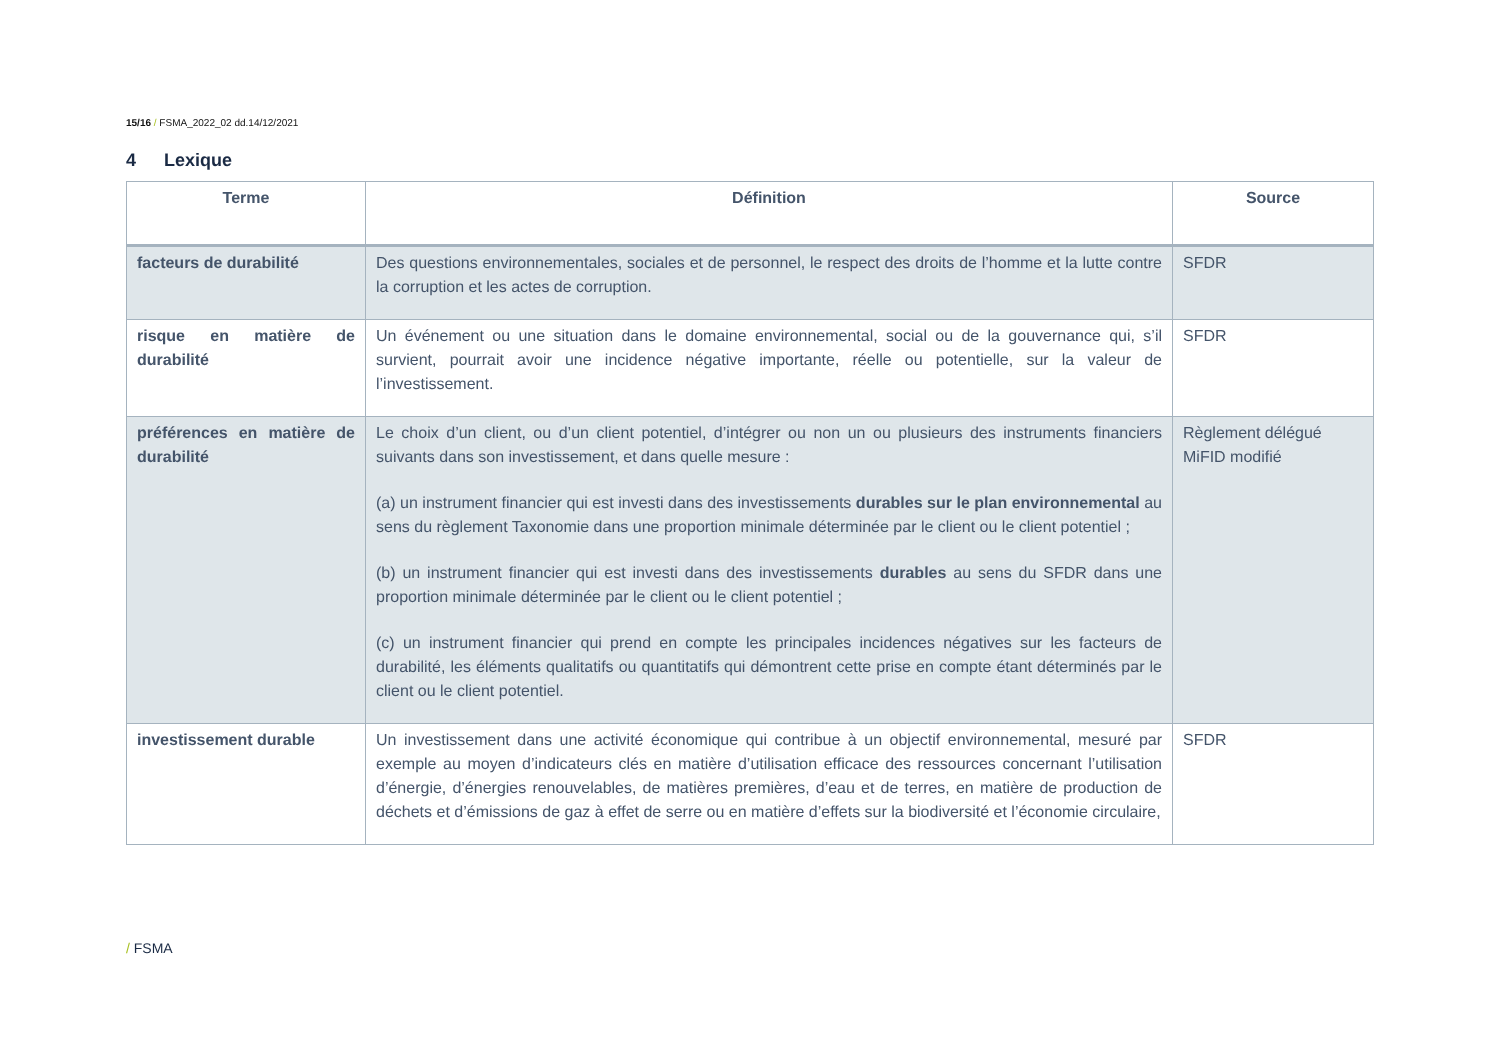15/16 / FSMA_2022_02 dd.14/12/2021
4 Lexique
| Terme | Définition | Source |
| --- | --- | --- |
| facteurs de durabilité | Des questions environnementales, sociales et de personnel, le respect des droits de l’homme et la lutte contre la corruption et les actes de corruption. | SFDR |
| risque en matière de durabilité | Un événement ou une situation dans le domaine environnemental, social ou de la gouvernance qui, s’il survient, pourrait avoir une incidence négative importante, réelle ou potentielle, sur la valeur de l’investissement. | SFDR |
| préférences en matière de durabilité | Le choix d’un client, ou d’un client potentiel, d’intégrer ou non un ou plusieurs des instruments financiers suivants dans son investissement, et dans quelle mesure : (a) un instrument financier qui est investi dans des investissements durables sur le plan environnemental au sens du règlement Taxonomie dans une proportion minimale déterminée par le client ou le client potentiel ; (b) un instrument financier qui est investi dans des investissements durables au sens du SFDR dans une proportion minimale déterminée par le client ou le client potentiel ; (c) un instrument financier qui prend en compte les principales incidences négatives sur les facteurs de durabilité, les éléments qualitatifs ou quantitatifs qui démontrent cette prise en compte étant déterminés par le client ou le client potentiel. | Règlement délégué MiFID modifié |
| investissement durable | Un investissement dans une activité économique qui contribue à un objectif environnemental, mesuré par exemple au moyen d’indicateurs clés en matière d’utilisation efficace des ressources concernant l’utilisation d’énergie, d’énergies renouvelables, de matières premières, d’eau et de terres, en matière de production de déchets et d’émissions de gaz à effet de serre ou en matière d’effets sur la biodiversité et l’économie circulaire, | SFDR |
/ FSMA